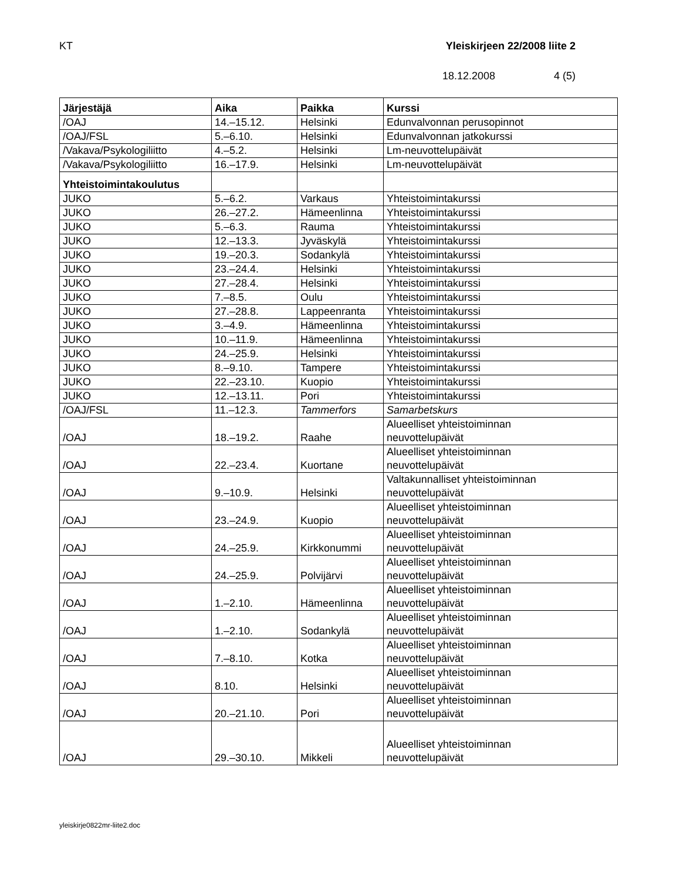KT Yleiskirjeen 22/2008 liite 2
18.12.2008 4 (5)
| Järjestäjä | Aika | Paikka | Kurssi |
| --- | --- | --- | --- |
| /OAJ | 14.–15.12. | Helsinki | Edunvalvonnan perusopinnot |
| /OAJ/FSL | 5.–6.10. | Helsinki | Edunvalvonnan jatkokurssi |
| /Vakava/Psykologiliitto | 4.–5.2. | Helsinki | Lm-neuvottelupäivät |
| /Vakava/Psykologiliitto | 16.–17.9. | Helsinki | Lm-neuvottelupäivät |
| Yhteistoimintakoulutus | | | |
| JUKO | 5.–6.2. | Varkaus | Yhteistoimintakurssi |
| JUKO | 26.–27.2. | Hämeenlinna | Yhteistoimintakurssi |
| JUKO | 5.–6.3. | Rauma | Yhteistoimintakurssi |
| JUKO | 12.–13.3. | Jyväskylä | Yhteistoimintakurssi |
| JUKO | 19.–20.3. | Sodankylä | Yhteistoimintakurssi |
| JUKO | 23.–24.4. | Helsinki | Yhteistoimintakurssi |
| JUKO | 27.–28.4. | Helsinki | Yhteistoimintakurssi |
| JUKO | 7.–8.5. | Oulu | Yhteistoimintakurssi |
| JUKO | 27.–28.8. | Lappeenranta | Yhteistoimintakurssi |
| JUKO | 3.–4.9. | Hämeenlinna | Yhteistoimintakurssi |
| JUKO | 10.–11.9. | Hämeenlinna | Yhteistoimintakurssi |
| JUKO | 24.–25.9. | Helsinki | Yhteistoimintakurssi |
| JUKO | 8.–9.10. | Tampere | Yhteistoimintakurssi |
| JUKO | 22.–23.10. | Kuopio | Yhteistoimintakurssi |
| JUKO | 12.–13.11. | Pori | Yhteistoimintakurssi |
| /OAJ/FSL | 11.–12.3. | Tammerfors | Samarbetskurs |
| /OAJ | 18.–19.2. | Raahe | Alueelliset yhteistoiminnan neuvottelupäivät |
| /OAJ | 22.–23.4. | Kuortane | Alueelliset yhteistoiminnan neuvottelupäivät |
| /OAJ | 9.–10.9. | Helsinki | Valtakunnalliset yhteistoiminnan neuvottelupäivät |
| /OAJ | 23.–24.9. | Kuopio | Alueelliset yhteistoiminnan neuvottelupäivät |
| /OAJ | 24.–25.9. | Kirkkonummi | Alueelliset yhteistoiminnan neuvottelupäivät |
| /OAJ | 24.–25.9. | Polvijärvi | Alueelliset yhteistoiminnan neuvottelupäivät |
| /OAJ | 1.–2.10. | Hämeenlinna | Alueelliset yhteistoiminnan neuvottelupäivät |
| /OAJ | 1.–2.10. | Sodankylä | Alueelliset yhteistoiminnan neuvottelupäivät |
| /OAJ | 7.–8.10. | Kotka | Alueelliset yhteistoiminnan neuvottelupäivät |
| /OAJ | 8.10. | Helsinki | Alueelliset yhteistoiminnan neuvottelupäivät |
| /OAJ | 20.–21.10. | Pori | Alueelliset yhteistoiminnan neuvottelupäivät |
| /OAJ | 29.–30.10. | Mikkeli | Alueelliset yhteistoiminnan neuvottelupäivät |
yleiskirje0822mr-liite2.doc